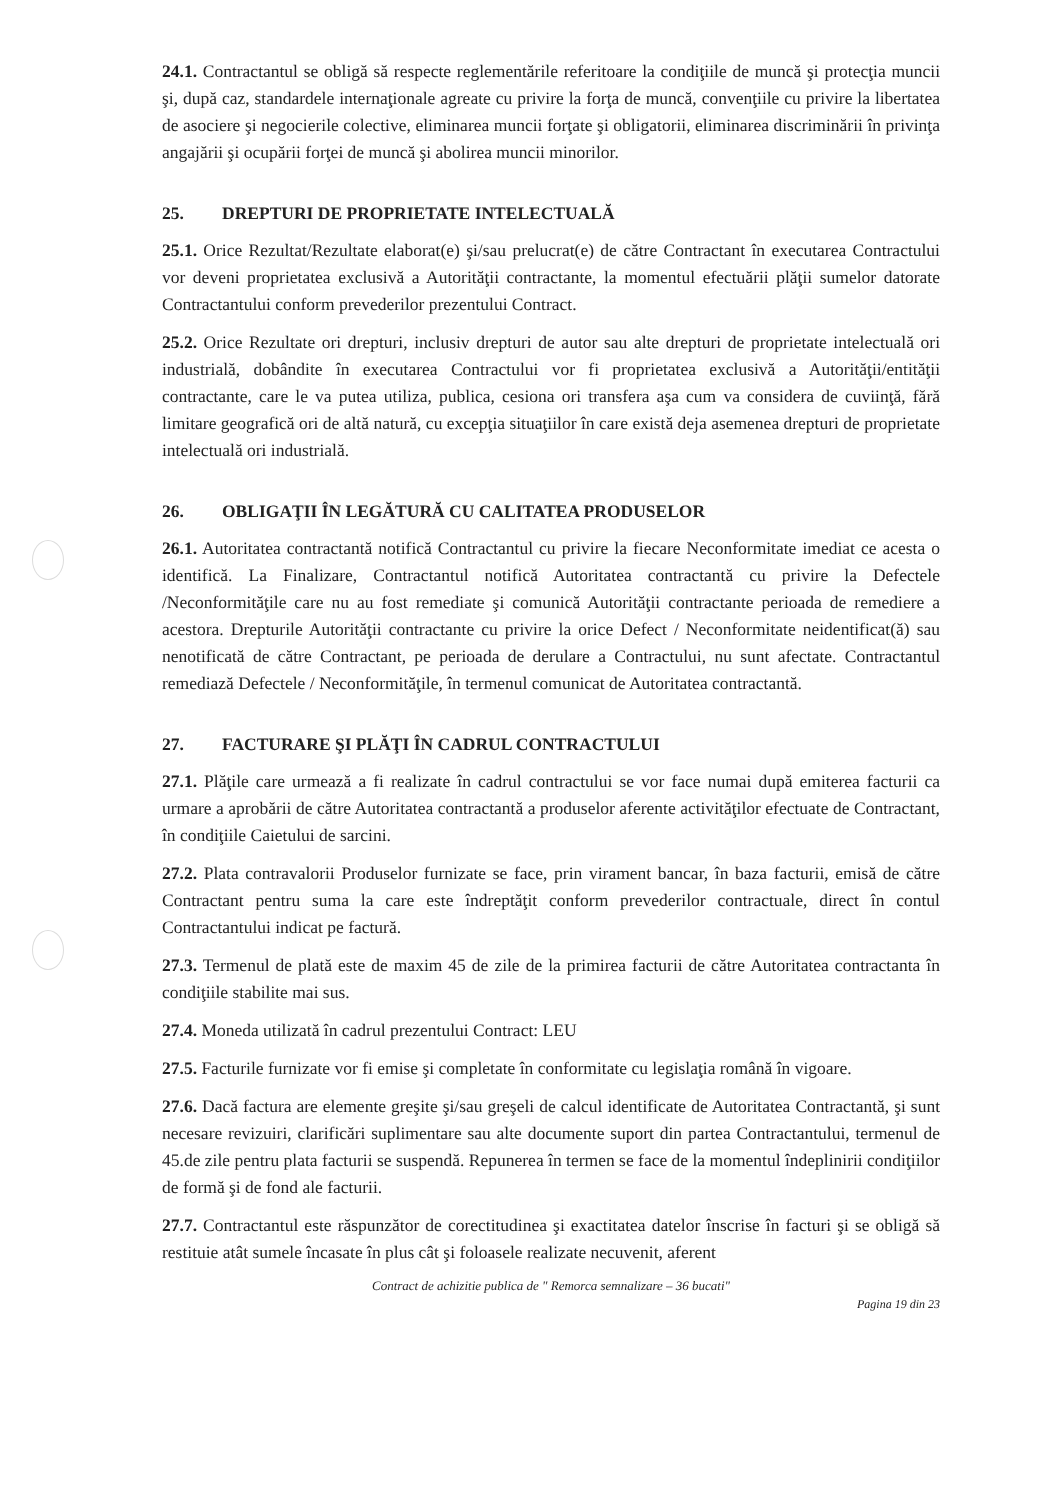24.1. Contractantul se obligă să respecte reglementările referitoare la condiţiile de muncă şi protecţia muncii şi, după caz, standardele internaţionale agreate cu privire la forţa de muncă, convenţiile cu privire la libertatea de asociere şi negocierile colective, eliminarea muncii forţate şi obligatorii, eliminarea discriminării în privinţa angajării şi ocupării forţei de muncă şi abolirea muncii minorilor.
25. DREPTURI DE PROPRIETATE INTELECTUALĂ
25.1. Orice Rezultat/Rezultate elaborat(e) şi/sau prelucrat(e) de către Contractant în executarea Contractului vor deveni proprietatea exclusivă a Autorităţii contractante, la momentul efectuării plăţii sumelor datorate Contractantului conform prevederilor prezentului Contract.
25.2. Orice Rezultate ori drepturi, inclusiv drepturi de autor sau alte drepturi de proprietate intelectuală ori industrială, dobândite în executarea Contractului vor fi proprietatea exclusivă a Autorităţii/entităţii contractante, care le va putea utiliza, publica, cesiona ori transfera aşa cum va considera de cuviinţă, fără limitare geografică ori de altă natură, cu excepţia situaţiilor în care există deja asemenea drepturi de proprietate intelectuală ori industrială.
26. OBLIGAŢII ÎN LEGĂTURĂ CU CALITATEA PRODUSELOR
26.1. Autoritatea contractantă notifică Contractantul cu privire la fiecare Neconformitate imediat ce acesta o identifică. La Finalizare, Contractantul notifică Autoritatea contractantă cu privire la Defectele /Neconformităţile care nu au fost remediate şi comunică Autorităţii contractante perioada de remediere a acestora. Drepturile Autorităţii contractante cu privire la orice Defect / Neconformitate neidentificat(ă) sau nenotificată de către Contractant, pe perioada de derulare a Contractului, nu sunt afectate. Contractantul remediază Defectele / Neconformităţile, în termenul comunicat de Autoritatea contractantă.
27. FACTURARE ŞI PLĂŢI ÎN CADRUL CONTRACTULUI
27.1. Plăţile care urmează a fi realizate în cadrul contractului se vor face numai după emiterea facturii ca urmare a aprobării de către Autoritatea contractantă a produselor aferente activităţilor efectuate de Contractant, în condiţiile Caietului de sarcini.
27.2. Plata contravalorii Produselor furnizate se face, prin virament bancar, în baza facturii, emisă de către Contractant pentru suma la care este îndreptăţit conform prevederilor contractuale, direct în contul Contractantului indicat pe factură.
27.3. Termenul de plată este de maxim 45 de zile de la primirea facturii de către Autoritatea contractanta în condiţiile stabilite mai sus.
27.4. Moneda utilizată în cadrul prezentului Contract: LEU
27.5. Facturile furnizate vor fi emise şi completate în conformitate cu legislaţia română în vigoare.
27.6. Dacă factura are elemente greşite şi/sau greşeli de calcul identificate de Autoritatea Contractantă, şi sunt necesare revizuiri, clarificări suplimentare sau alte documente suport din partea Contractantului, termenul de 45.de zile pentru plata facturii se suspendă. Repunerea în termen se face de la momentul îndeplinirii condiţiilor de formă şi de fond ale facturii.
27.7. Contractantul este răspunzător de corectitudinea şi exactitatea datelor înscrise în facturi şi se obligă să restituie atât sumele încasate în plus cât şi foloasele realizate necuvenit, aferent
Contract de achizitie publica de " Remorca semnalizare – 36 bucati"
Pagina 19 din 23